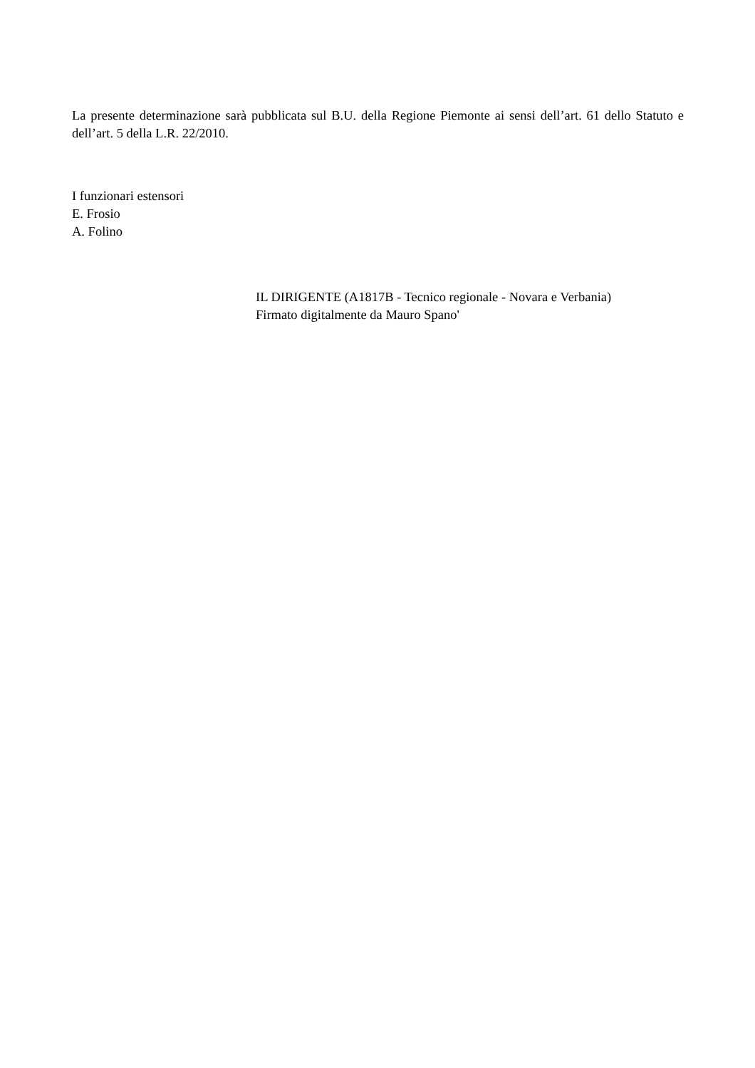La presente determinazione sarà pubblicata sul B.U. della Regione Piemonte ai sensi dell’art. 61 dello Statuto e dell’art. 5 della L.R. 22/2010.
I funzionari estensori
E. Frosio
A. Folino
IL DIRIGENTE (A1817B - Tecnico regionale - Novara e Verbania)
Firmato digitalmente da Mauro Spano'